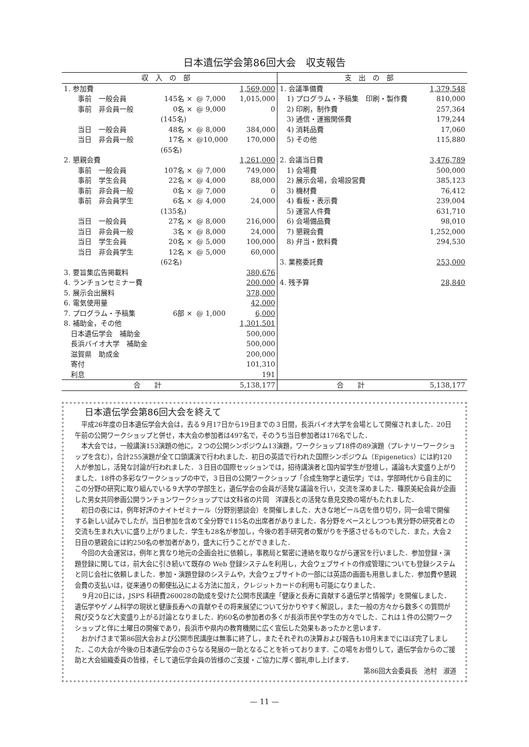日本遺伝学会第86回大会　収支報告
| 収入の部 | | | | 支出の部 | |
| --- | --- | --- | --- | --- | --- |
| 1. 参加費 | | | 1,569,000 | 1. 会議準備費 | 1,379,548 |
| 事前 一般会員 | 145名 × | @ 7,000 | 1,015,000 | 1) プログラム・予稿集 印刷・製作費 | 810,000 |
| 事前 非会員一般 | 0名 × | @ 9,000 | 0 | 2) 印刷，制作費 | 257,364 |
| | (145名) | | | 3) 通信・運搬関係費 | 179,244 |
| 当日 一般会員 | 48名 × | @ 8,000 | 384,000 | 4) 消耗品費 | 17,060 |
| 当日 非会員一般 | 17名 × | @10,000 | 170,000 | 5) その他 | 115,880 |
| | (65名) | | | | |
| 2. 懇親会費 | | | 1,261,000 | 2. 会議当日費 | 3,476,789 |
| 事前 一般会員 | 107名 × | @ 7,000 | 749,000 | 1) 会場費 | 500,000 |
| 事前 学生会員 | 22名 × | @ 4,000 | 88,000 | 2) 展示会場，会場設営費 | 385,123 |
| 事前 非会員一般 | 0名 × | @ 7,000 | 0 | 3) 機材費 | 76,412 |
| 事前 非会員学生 | 6名 × | @ 4,000 | 24,000 | 4) 看板・表示費 | 239,004 |
| | (135名) | | | 5) 運営人件費 | 631,710 |
| 当日 一般会員 | 27名 × | @ 8,000 | 216,000 | 6) 会場備品費 | 98,010 |
| 当日 非会員一般 | 3名 × | @ 8,000 | 24,000 | 7) 懇親会費 | 1,252,000 |
| 当日 学生会員 | 20名 × | @ 5,000 | 100,000 | 8) 弁当・飲料費 | 294,530 |
| 当日 非会員学生 | 12名 × | @ 5,000 | 60,000 | | |
| | (62名) | | | 3. 業務委託費 | 253,000 |
| 3. 要旨集広告掲載料 | | | 380,676 | | |
| 4. ランチョンセミナー費 | | | 200,000 | 4. 残予算 | 28,840 |
| 5. 展示会出展料 | | | 378,000 | | |
| 6. 電気使用量 | | | 42,000 | | |
| 7. プログラム・予稿集 | 6部 × | @ 1,000 | 6,000 | | |
| 8. 補助金，その他 | | | 1,301,501 | | |
| 日本遺伝学会 補助金 | | | 500,000 | | |
| 長浜バイオ大学 補助金 | | | 500,000 | | |
| 滋賀県 助成金 | | | 200,000 | | |
| 寄付 | | | 101,310 | | |
| 利息 | | | 191 | | |
| 合 計 | | | 5,138,177 | 合 計 | 5,138,177 |
日本遺伝学会第86回大会を終えて
平成26年度の日本遺伝学会大会は，去る９月17日から19日までの３日間，長浜バイオ大学を会場として開催されました．20日午前の公開ワークショップと併せ，本大会の参加者は497名で，そのうち当日参加者は176名でした．
本大会では，一般講演153演題の他に，２つの公開シンポジウム13演題，ワークショップ18件の89演題（プレナリーワークショップを含む），合計255演題が全て口頭講演で行われました．初日の英語で行われた国際シンポジウム（Epigenetics）には約120人が参加し，活発な討論が行われました．３日目の国際セッションでは，招待講演者と国内留学生が登壇し，議論も大変盛り上がりました．18件の多彩なワークショップの中で，３日目の公開ワークショップ「合成生物学と遺伝学」では，学部時代から自主的にこの分野の研究に取り組んでいる９大学の学部生と，遺伝学会の会員が活発な議論を行い，交流を深めました．篠原美紀会員が企画した男女共同参画公開ランチョンワークショップでは文科省の片岡　洋課長との活発な意見交換の場がもたれました．
初日の夜には，例年好評のナイトゼミナール（分野別懇談会）を開催しました．大きな地ビール店を借り切り，同一会場で開催する新しい試みでしたが，当日参加を含めて全分野で115名の出席者がありました．各分野をベースとしつつも異分野の研究者との交流も生まれ大いに盛り上がりました．学生も28名が参加し，今後の若手研究者の繋がりを予感させるものでした．また，大会２日目の懇親会には約250名の参加者があり，盛大に行うことができました．
今回の大会運営は，例年と異なり地元の企画会社に依頼し，事務局と緊密に連絡を取りながら運営を行いました．参加登録・演題登録に関しては，前大会に引き続いて既存の Web 登録システムを利用し，大会ウェブサイトの作成管理についても登録システムと同じ会社に依頼しました．参加・演題登録のシステムや，大会ウェブサイトの一部には英語の画面も用意しました．参加費や懇親会費の支払いは，従来通りの郵便払込による方法に加え，クレジットカードの利用も可能になりました．
９月20日には，JSPS 科研費260028の助成を受けた公開市民講座「健康と長寿に貢献する遺伝学と情報学」を開催しました．遺伝学やゲノム科学の現状と健康長寿への貢献やその将来展望について分かりやすく解説し，また一般の方々から数多くの質問が飛び交うなど大変盛り上がる討論となりました．約60名の参加者の多くが長浜市民や学生の方々でした．これは１件の公開ワークショップと伴に土曜日の開催であり，長浜市や県内の教育機関に広く宣伝した効果もあったかと思います．
おかげさまで第86回大会および公開市民講座は無事に終了し，またそれぞれの決算および報告も10月末までにほぼ完了しました．この大会が今後の日本遺伝学会のさらなる発展の一助となることを祈っております．この場をお借りして，遺伝学会からのご援助と大会組織委員の皆様，そして遺伝学会員の皆様のご支援・ご協力に厚く御礼申し上げます．
第86回大会委員長　池村　淑道
— 11 —